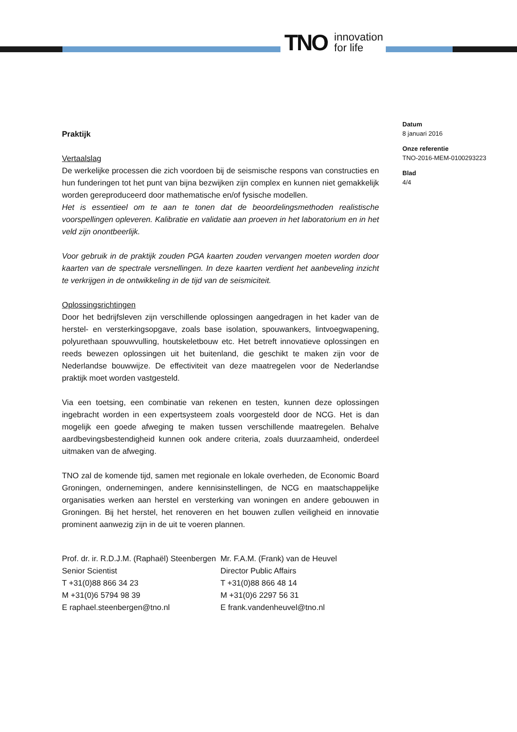TNO innovation
for life
Datum
8 januari 2016
Onze referentie
TNO-2016-MEM-0100293223
Blad
4/4
Praktijk
Vertaalslag
De werkelijke processen die zich voordoen bij de seismische respons van constructies en hun funderingen tot het punt van bijna bezwijken zijn complex en kunnen niet gemakkelijk worden gereproduceerd door mathematische en/of fysische modellen.
Het is essentieel om te aan te tonen dat de beoordelingsmethoden realistische voorspellingen opleveren. Kalibratie en validatie aan proeven in het laboratorium en in het veld zijn onontbeerlijk.
Voor gebruik in de praktijk zouden PGA kaarten zouden vervangen moeten worden door kaarten van de spectrale versnellingen. In deze kaarten verdient het aanbeveling inzicht te verkrijgen in de ontwikkeling in de tijd van de seismiciteit.
Oplossingsrichtingen
Door het bedrijfsleven zijn verschillende oplossingen aangedragen in het kader van de herstel- en versterkingsopgave, zoals base isolation, spouwankers, lintvoegwapening, polyurethaan spouwvulling, houtskeletbouw etc. Het betreft innovatieve oplossingen en reeds bewezen oplossingen uit het buitenland, die geschikt te maken zijn voor de Nederlandse bouwwijze. De effectiviteit van deze maatregelen voor de Nederlandse praktijk moet worden vastgesteld.
Via een toetsing, een combinatie van rekenen en testen, kunnen deze oplossingen ingebracht worden in een expertsysteem zoals voorgesteld door de NCG. Het is dan mogelijk een goede afweging te maken tussen verschillende maatregelen. Behalve aardbevingsbestendigheid kunnen ook andere criteria, zoals duurzaamheid, onderdeel uitmaken van de afweging.
TNO zal de komende tijd, samen met regionale en lokale overheden, de Economic Board Groningen, ondernemingen, andere kennisinstellingen, de NCG en maatschappelijke organisaties werken aan herstel en versterking van woningen en andere gebouwen in Groningen. Bij het herstel, het renoveren en het bouwen zullen veiligheid en innovatie prominent aanwezig zijn in de uit te voeren plannen.
Prof. dr. ir. R.D.J.M. (Raphaël) Steenbergen
Senior Scientist
T +31(0)88 866 34 23
M +31(0)6 5794 98 39
E raphael.steenbergen@tno.nl
Mr. F.A.M. (Frank) van de Heuvel
Director Public Affairs
T +31(0)88 866 48 14
M +31(0)6 2297 56 31
E frank.vandenheuvel@tno.nl